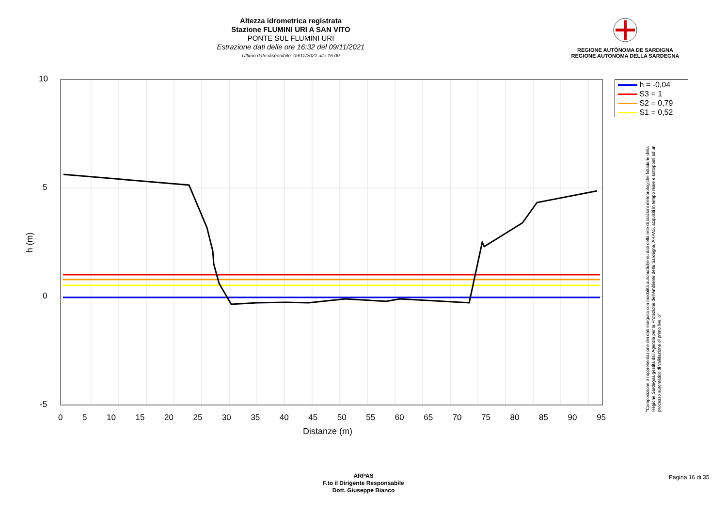Altezza idrometrica registrata
Stazione FLUMINI URI A SAN VITO
PONTE SUL FLUMINI URI
Estrazione dati delle ore 16:32 del 09/11/2021
Ultimo dato disponibile: 09/11/2021 alle 16:00
REGIONE AUTÒNOMA DE SARDIGNA
REGIONE AUTONOMA DELLA SARDEGNA
10
5
0
-5
h (m)
0 5 10 15 20 25 30 35 40 45 50 55 60 65 70 75 80 85 90 95
Distanze (m)
h = -0,04
S3 = 1
S2 = 0,79
S1 = 0,52
"Composizione e rappresentazione dei dati eseguita con modalità automatiche su dati della rete di stazioni meteorologiche fiduciarie della Regione Sardegna gestita dall'Agenzia per la Protezione dell'Ambiente della Sardegna, ARPAS, acquisiti in tempo reale e sottoposti ad un processo automatico di validazione di primo livello"
ARPAS
F.to il Dirigente Responsabile
Dott. Giuseppe Bianco
Pagina 16 di 35